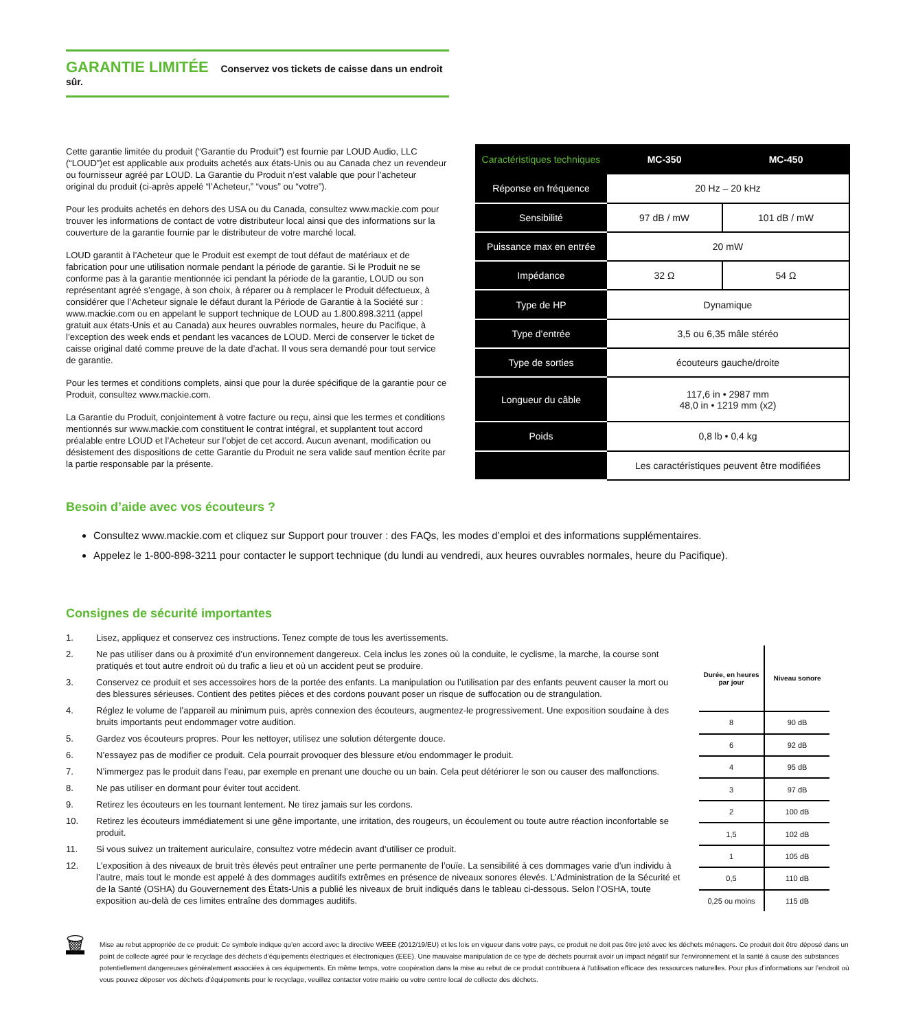GARANTIE LIMITÉE Conservez vos tickets de caisse dans un endroit sûr.
Cette garantie limitée du produit (“Garantie du Produit”) est fournie par LOUD Audio, LLC (“LOUD”)et est applicable aux produits achetés aux états-Unis ou au Canada chez un revendeur ou fournisseur agréé par LOUD. La Garantie du Produit n’est valable que pour l’acheteur original du produit (ci-après appelé “l’Acheteur,” “vous” ou “votre”).
Pour les produits achetés en dehors des USA ou du Canada, consultez www.mackie.com pour trouver les informations de contact de votre distributeur local ainsi que des informations sur la couverture de la garantie fournie par le distributeur de votre marché local.
LOUD garantit à l’Acheteur que le Produit est exempt de tout défaut de matériaux et de fabrication pour une utilisation normale pendant la période de garantie. Si le Produit ne se conforme pas à la garantie mentionnée ici pendant la période de la garantie, LOUD ou son représentant agréé s’engage, à son choix, à réparer ou à remplacer le Produit défectueux, à considérer que l’Acheteur signale le défaut durant la Période de Garantie à la Société sur : www.mackie.com ou en appelant le support technique de LOUD au 1.800.898.3211 (appel gratuit aux états-Unis et au Canada) aux heures ouvrables normales, heure du Pacifique, à l’exception des week ends et pendant les vacances de LOUD. Merci de conserver le ticket de caisse original daté comme preuve de la date d’achat. Il vous sera demandé pour tout service de garantie.
Pour les termes et conditions complets, ainsi que pour la durée spécifique de la garantie pour ce Produit, consultez www.mackie.com.
La Garantie du Produit, conjointement à votre facture ou reçu, ainsi que les termes et conditions mentionnés sur www.mackie.com constituent le contrat intégral, et supplantent tout accord préalable entre LOUD et l’Acheteur sur l’objet de cet accord. Aucun avenant, modification ou désistement des dispositions de cette Garantie du Produit ne sera valide sauf mention écrite par la partie responsable par la présente.
| Caractéristiques techniques | MC-350 | MC-450 |
| --- | --- | --- |
| Réponse en fréquence | 20 Hz – 20 kHz | |
| Sensibilité | 97 dB / mW | 101 dB / mW |
| Puissance max en entrée | 20 mW | |
| Impédance | 32 Ω | 54 Ω |
| Type de HP | Dynamique | |
| Type d’entrée | 3,5 ou 6,35 mâle stéréo | |
| Type de sorties | écouteurs gauche/droite | |
| Longueur du câble | 117,6 in • 2987 mm 48,0 in • 1219 mm (x2) | |
| Poids | 0,8 lb • 0,4 kg | |
| | Les caractéristiques peuvent être modifiées | |
Besoin d’aide avec vos écouteurs ?
Consultez www.mackie.com et cliquez sur Support pour trouver : des FAQs, les modes d’emploi et des informations supplémentaires.
Appelez le 1-800-898-3211 pour contacter le support technique (du lundi au vendredi, aux heures ouvrables normales, heure du Pacifique).
Consignes de sécurité importantes
1. Lisez, appliquez et conservez ces instructions. Tenez compte de tous les avertissements.
2. Ne pas utiliser dans ou à proximité d’un environnement dangereux. Cela inclus les zones où la conduite, le cyclisme, la marche, la course sont pratiqués et tout autre endroit où du trafic a lieu et où un accident peut se produire.
3. Conservez ce produit et ses accessoires hors de la portée des enfants. La manipulation ou l’utilisation par des enfants peuvent causer la mort ou des blessures sérieuses. Contient des petites pièces et des cordons pouvant poser un risque de suffocation ou de strangulation.
4. Réglez le volume de l’appareil au minimum puis, après connexion des écouteurs, augmentez-le progressivement. Une exposition soudaine à des bruits importants peut endommager votre audition.
5. Gardez vos écouteurs propres. Pour les nettoyer, utilisez une solution détergente douce.
6. N’essayez pas de modifier ce produit. Cela pourrait provoquer des blessure et/ou endommager le produit.
7. N’immergez pas le produit dans l’eau, par exemple en prenant une douche ou un bain. Cela peut détériorer le son ou causer des malfonctions.
8. Ne pas utiliser en dormant pour éviter tout accident.
9. Retirez les écouteurs en les tournant lentement. Ne tirez jamais sur les cordons.
10. Retirez les écouteurs immédiatement si une gêne importante, une irritation, des rougeurs, un écoulement ou toute autre réaction inconfortable se produit.
11. Si vous suivez un traitement auriculaire, consultez votre médecin avant d’utiliser ce produit.
12. L’exposition à des niveaux de bruit très élevés peut entraîner une perte permanente de l’ouïe. La sensibilité à ces dommages varie d’un individu à l’autre, mais tout le monde est appelé à des dommages auditifs extrêmes en présence de niveaux sonores élevés. L’Administration de la Sécurité et de la Santé (OSHA) du Gouvernement des États-Unis a publié les niveaux de bruit indiqués dans le tableau ci-dessous. Selon l’OSHA, toute exposition au-delà de ces limites entraîne des dommages auditifs.
| Durée, en heures par jour | Niveau sonore |
| --- | --- |
| 8 | 90 dB |
| 6 | 92 dB |
| 4 | 95 dB |
| 3 | 97 dB |
| 2 | 100 dB |
| 1,5 | 102 dB |
| 1 | 105 dB |
| 0,5 | 110 dB |
| 0,25 ou moins | 115 dB |
🗑
Mise au rebut appropriée de ce produit: Ce symbole indique qu’en accord avec la directive WEEE (2012/19/EU) et les lois en vigueur dans votre pays, ce produit ne doit pas être jeté avec les déchets ménagers. Ce produit doit être déposé dans un point de collecte agréé pour le recyclage des déchets d’équipements électriques et électroniques (EEE). Une mauvaise manipulation de ce type de déchets pourrait avoir un impact négatif sur l’environnement et la santé à cause des substances potentiellement dangereuses généralement associées à ces équipements. En même temps, votre coopération dans la mise au rebut de ce produit contribuera à l’utilisation efficace des ressources naturelles. Pour plus d’informations sur l’endroit où vous pouvez déposer vos déchets d’équipements pour le recyclage, veuillez contacter votre mairie ou votre centre local de collecte des déchets.